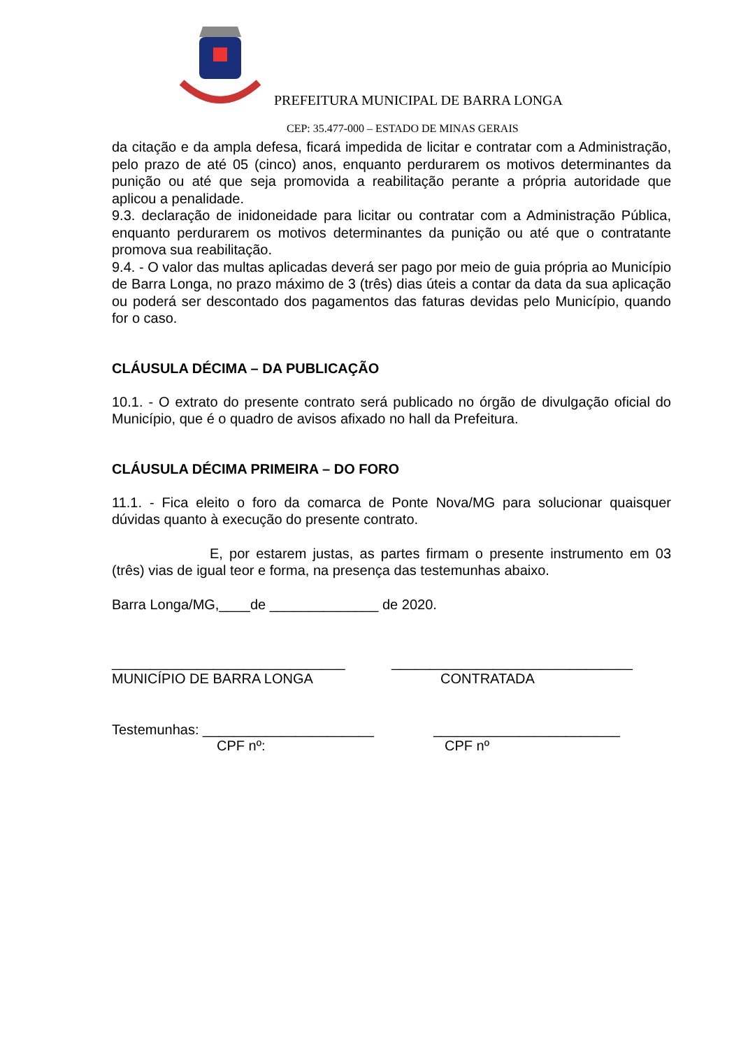PREFEITURA MUNICIPAL DE BARRA LONGA
CEP: 35.477-000 – ESTADO DE MINAS GERAIS
da citação e da ampla defesa, ficará impedida de licitar e contratar com a Administração, pelo prazo de até 05 (cinco) anos, enquanto perdurarem os motivos determinantes da punição ou até que seja promovida a reabilitação perante a própria autoridade que aplicou a penalidade.
9.3. declaração de inidoneidade para licitar ou contratar com a Administração Pública, enquanto perdurarem os motivos determinantes da punição ou até que o contratante promova sua reabilitação.
9.4. - O valor das multas aplicadas deverá ser pago por meio de guia própria ao Município de Barra Longa, no prazo máximo de 3 (três) dias úteis a contar da data da sua aplicação ou poderá ser descontado dos pagamentos das faturas devidas pelo Município, quando for o caso.
CLÁUSULA DÉCIMA – DA PUBLICAÇÃO
10.1. - O extrato do presente contrato será publicado no órgão de divulgação oficial do Município, que é o quadro de avisos afixado no hall da Prefeitura.
CLÁUSULA DÉCIMA PRIMEIRA – DO FORO
11.1. - Fica eleito o foro da comarca de Ponte Nova/MG para solucionar quaisquer dúvidas quanto à execução do presente contrato.
E, por estarem justas, as partes firmam o presente instrumento em 03 (três) vias de igual teor e forma, na presença das testemunhas abaixo.
Barra Longa/MG,____de ______________ de 2020.
______________________________
MUNICÍPIO DE BARRA LONGA
_______________________________
CONTRATADA
Testemunhas: ______________________
CPF nº:
________________________
CPF nº